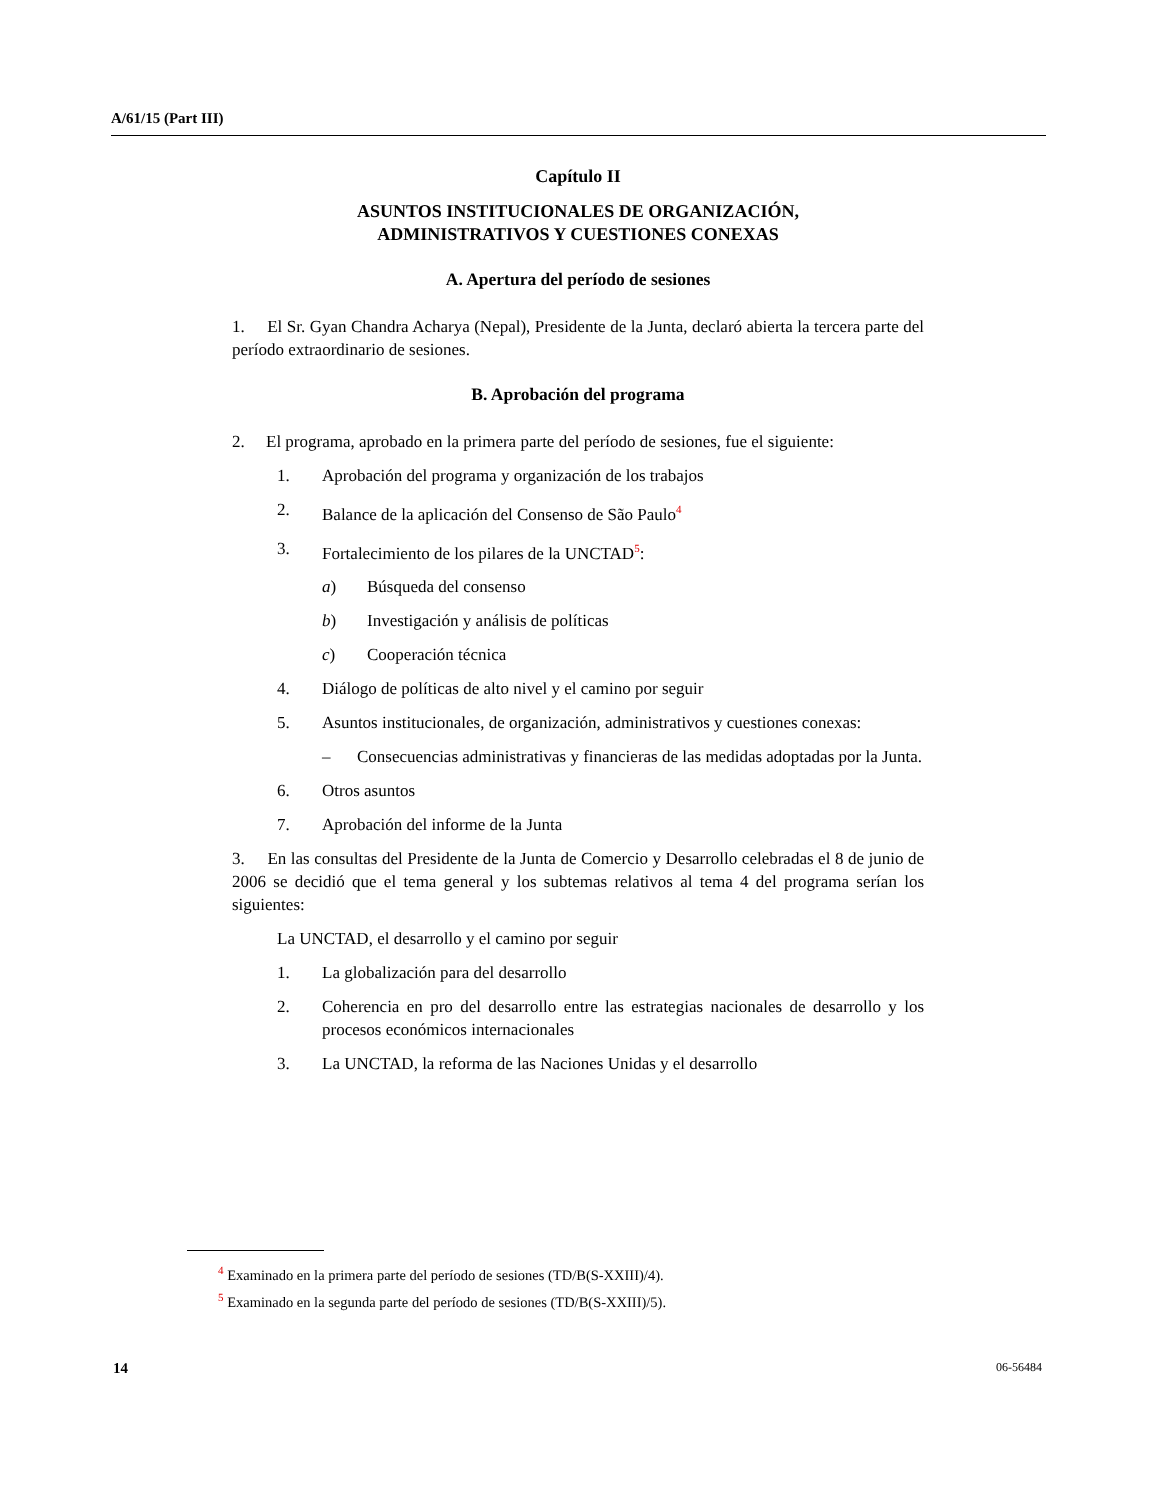A/61/15 (Part III)
Capítulo II
ASUNTOS INSTITUCIONALES DE ORGANIZACIÓN,
ADMINISTRATIVOS Y CUESTIONES CONEXAS
A. Apertura del período de sesiones
1. El Sr. Gyan Chandra Acharya (Nepal), Presidente de la Junta, declaró abierta la tercera parte del período extraordinario de sesiones.
B. Aprobación del programa
2. El programa, aprobado en la primera parte del período de sesiones, fue el siguiente:
1. Aprobación del programa y organización de los trabajos
2. Balance de la aplicación del Consenso de São Paulo<sup>4</sup>
3. Fortalecimiento de los pilares de la UNCTAD<sup>5</sup>:
a) Búsqueda del consenso
b) Investigación y análisis de políticas
c) Cooperación técnica
4. Diálogo de políticas de alto nivel y el camino por seguir
5. Asuntos institucionales, de organización, administrativos y cuestiones conexas:
– Consecuencias administrativas y financieras de las medidas adoptadas por la Junta.
6. Otros asuntos
7. Aprobación del informe de la Junta
3. En las consultas del Presidente de la Junta de Comercio y Desarrollo celebradas el 8 de junio de 2006 se decidió que el tema general y los subtemas relativos al tema 4 del programa serían los siguientes:
La UNCTAD, el desarrollo y el camino por seguir
1. La globalización para del desarrollo
2. Coherencia en pro del desarrollo entre las estrategias nacionales de desarrollo y los procesos económicos internacionales
3. La UNCTAD, la reforma de las Naciones Unidas y el desarrollo
<sup>4</sup> Examinado en la primera parte del período de sesiones (TD/B(S-XXIII)/4).
<sup>5</sup> Examinado en la segunda parte del período de sesiones (TD/B(S-XXIII)/5).
14 06-56484